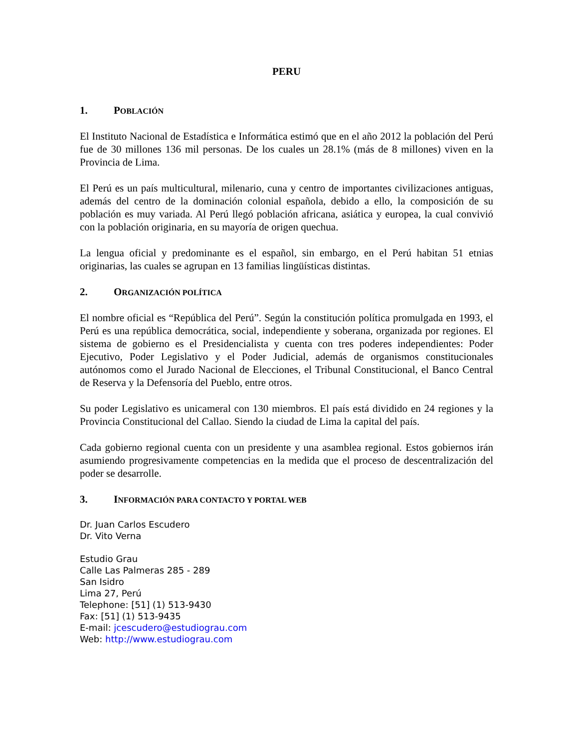PERU
1. POBLACIÓN
El Instituto Nacional de Estadística e Informática estimó que en el año 2012 la población del Perú fue de 30 millones 136 mil personas. De los cuales un 28.1% (más de 8 millones) viven en la Provincia de Lima.
El Perú es un país multicultural, milenario, cuna y centro de importantes civilizaciones antiguas, además del centro de la dominación colonial española, debido a ello, la composición de su población es muy variada. Al Perú llegó población africana, asiática y europea, la cual convivió con la población originaria, en su mayoría de origen quechua.
La lengua oficial y predominante es el español, sin embargo, en el Perú habitan 51 etnias originarias, las cuales se agrupan en 13 familias lingüísticas distintas.
2. ORGANIZACIÓN POLÍTICA
El nombre oficial es “República del Perú”. Según la constitución política promulgada en 1993, el Perú es una república democrática, social, independiente y soberana, organizada por regiones. El sistema de gobierno es el Presidencialista y cuenta con tres poderes independientes: Poder Ejecutivo, Poder Legislativo y el Poder Judicial, además de organismos constitucionales autónomos como el Jurado Nacional de Elecciones, el Tribunal Constitucional, el Banco Central de Reserva y la Defensoría del Pueblo, entre otros.
Su poder Legislativo es unicameral con 130 miembros. El país está dividido en 24 regiones y la Provincia Constitucional del Callao. Siendo la ciudad de Lima la capital del país.
Cada gobierno regional cuenta con un presidente y una asamblea regional. Estos gobiernos irán asumiendo progresivamente competencias en la medida que el proceso de descentralización del poder se desarrolle.
3. INFORMACIÓN PARA CONTACTO Y PORTAL WEB
Dr. Juan Carlos Escudero
Dr. Vito Verna
Estudio Grau
Calle Las Palmeras 285 - 289
San Isidro
Lima 27, Perú
Telephone: [51] (1) 513-9430
Fax: [51] (1) 513-9435
E-mail: jcescudero@estudiograu.com
Web: http://www.estudiograu.com